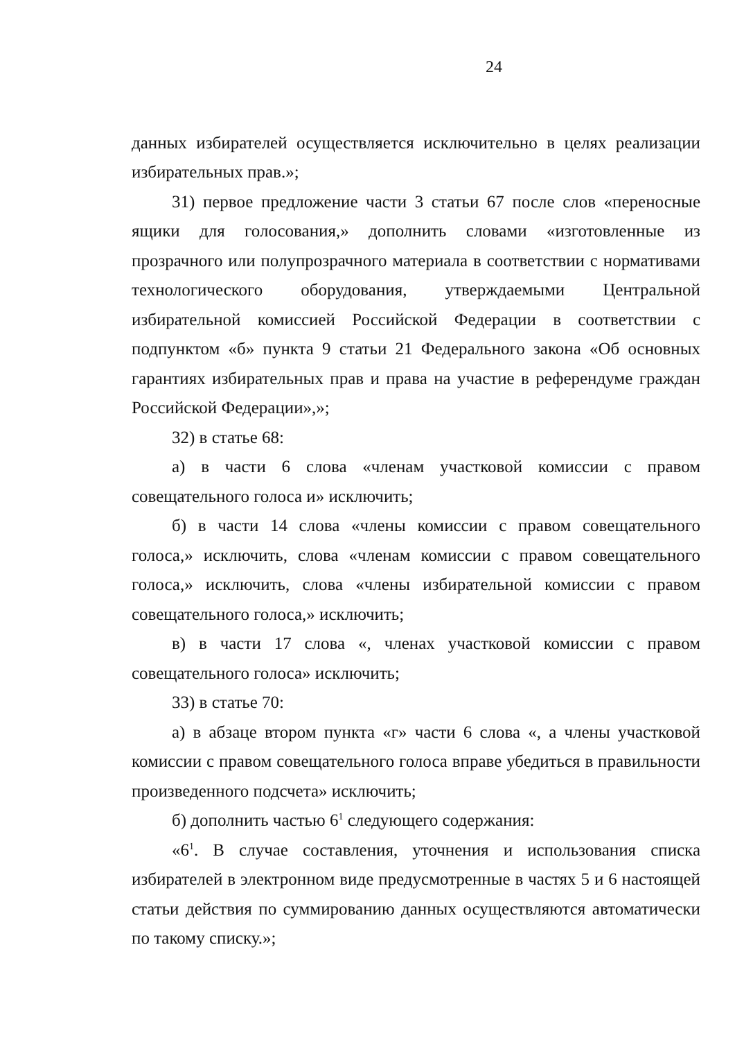24
данных избирателей осуществляется исключительно в целях реализации избирательных прав.»;
31) первое предложение части 3 статьи 67 после слов «переносные ящики для голосования,» дополнить словами «изготовленные из прозрачного или полупрозрачного материала в соответствии с нормативами технологического оборудования, утверждаемыми Центральной избирательной комиссией Российской Федерации в соответствии с подпунктом «б» пункта 9 статьи 21 Федерального закона «Об основных гарантиях избирательных прав и права на участие в референдуме граждан Российской Федерации»,»;
32) в статье 68:
а) в части 6 слова «членам участковой комиссии с правом совещательного голоса и» исключить;
б) в части 14 слова «члены комиссии с правом совещательного голоса,» исключить, слова «членам комиссии с правом совещательного голоса,» исключить, слова «члены избирательной комиссии с правом совещательного голоса,» исключить;
в) в части 17 слова «, членах участковой комиссии с правом совещательного голоса» исключить;
33) в статье 70:
а) в абзаце втором пункта «г» части 6 слова «, а члены участковой комиссии с правом совещательного голоса вправе убедиться в правильности произведенного подсчета» исключить;
б) дополнить частью 6<sup>1</sup> следующего содержания:
«6<sup>1</sup>. В случае составления, уточнения и использования списка избирателей в электронном виде предусмотренные в частях 5 и 6 настоящей статьи действия по суммированию данных осуществляются автоматически по такому списку.»;